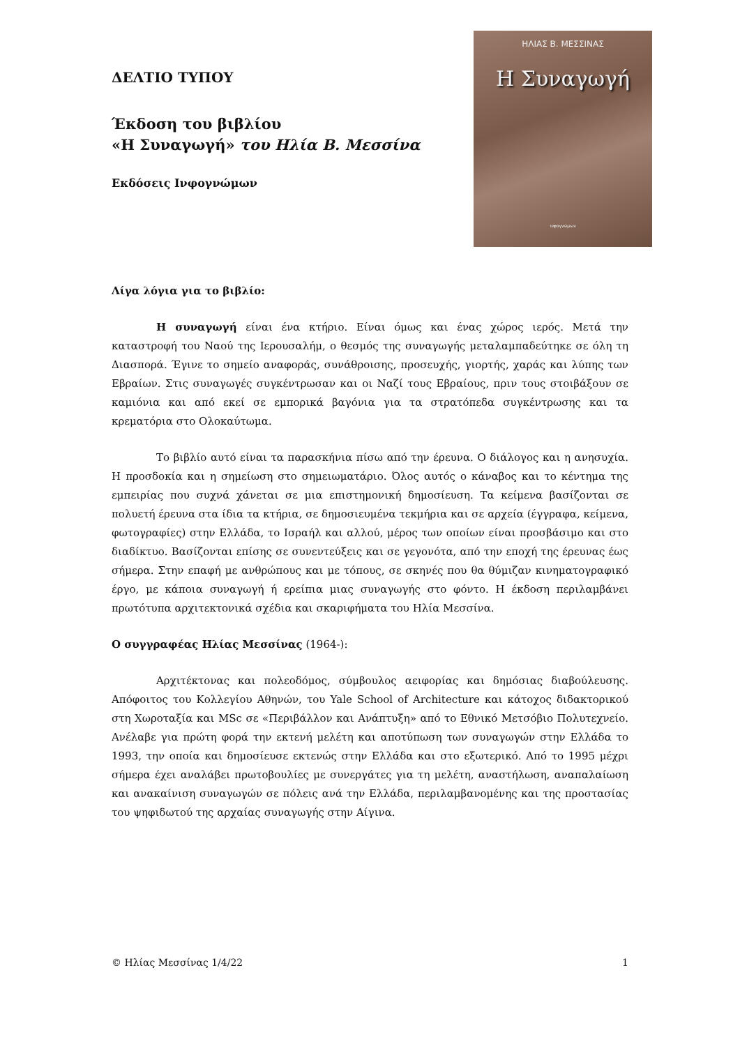ΔΕΛΤΙΟ ΤΥΠΟΥ
Έκδοση του βιβλίου
«Η Συναγωγή» του Ηλία Β. Μεσσίνα
Εκδόσεις Ινφογνώμων
ΗΛΙΑΣ Β. ΜΕΣΣΙΝΑΣ
Η Συναγωγή
ινφογνώμων
Λίγα λόγια για το βιβλίο:
Η συναγωγή είναι ένα κτήριο. Είναι όμως και ένας χώρος ιερός. Μετά την καταστροφή του Ναού της Ιερουσαλήμ, ο θεσμός της συναγωγής μεταλαμπαδεύτηκε σε όλη τη Διασπορά. Έγινε το σημείο αναφοράς, συνάθροισης, προσευχής, γιορτής, χαράς και λύπης των Εβραίων. Στις συναγωγές συγκέντρωσαν και οι Ναζί τους Εβραίους, πριν τους στοιβάξουν σε καμιόνια και από εκεί σε εμπορικά βαγόνια για τα στρατόπεδα συγκέντρωσης και τα κρεματόρια στο Ολοκαύτωμα.
Το βιβλίο αυτό είναι τα παρασκήνια πίσω από την έρευνα. Ο διάλογος και η ανησυχία. Η προσδοκία και η σημείωση στο σημειωματάριο. Όλος αυτός ο κάναβος και το κέντημα της εμπειρίας που συχνά χάνεται σε μια επιστημονική δημοσίευση. Τα κείμενα βασίζονται σε πολυετή έρευνα στα ίδια τα κτήρια, σε δημοσιευμένα τεκμήρια και σε αρχεία (έγγραφα, κείμενα, φωτογραφίες) στην Ελλάδα, το Ισραήλ και αλλού, μέρος των οποίων είναι προσβάσιμο και στο διαδίκτυο. Βασίζονται επίσης σε συνεντεύξεις και σε γεγονότα, από την εποχή της έρευνας έως σήμερα. Στην επαφή με ανθρώπους και με τόπους, σε σκηνές που θα θύμιζαν κινηματογραφικό έργο, με κάποια συναγωγή ή ερείπια μιας συναγωγής στο φόντο. Η έκδοση περιλαμβάνει πρωτότυπα αρχιτεκτονικά σχέδια και σκαριφήματα του Ηλία Μεσσίνα.
Ο συγγραφέας Ηλίας Μεσσίνας (1964-):
Αρχιτέκτονας και πολεοδόμος, σύμβουλος αειφορίας και δημόσιας διαβούλευσης. Απόφοιτος του Κολλεγίου Αθηνών, του Yale School of Architecture και κάτοχος διδακτορικού στη Χωροταξία και MSc σε «Περιβάλλον και Ανάπτυξη» από το Εθνικό Μετσόβιο Πολυτεχνείο. Ανέλαβε για πρώτη φορά την εκτενή μελέτη και αποτύπωση των συναγωγών στην Ελλάδα το 1993, την οποία και δημοσίευσε εκτενώς στην Ελλάδα και στο εξωτερικό. Από το 1995 μέχρι σήμερα έχει αναλάβει πρωτοβουλίες με συνεργάτες για τη μελέτη, αναστήλωση, αναπαλαίωση και ανακαίνιση συναγωγών σε πόλεις ανά την Ελλάδα, περιλαμβανομένης και της προστασίας του ψηφιδωτού της αρχαίας συναγωγής στην Αίγινα.
© Ηλίας Μεσσίνας 1/4/22 1